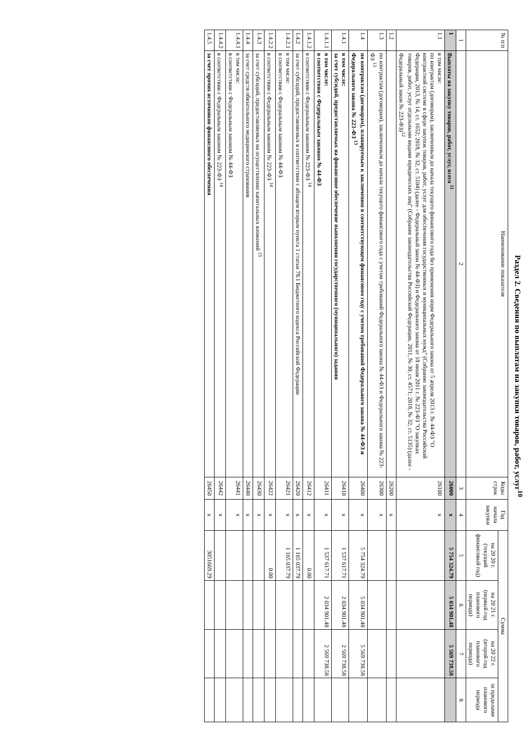Раздел 2. Сведения по выплатам на закупки товаров, работ, услуг<sup>10</sup>
| № п/п | Наименование показателя | Коды строк | Год начала закупки | Сумма | | | |
| --- | --- | --- | --- | --- | --- | --- | --- |
| | | | | на 20 20 г. (текущий финансовый год) | на 20 21 г. (первый год планового периода) | на 20 22 г. (второй год планового периода) | за пределами планового периода |
| 1 | 2 | 3 | 4 | 5 | 6 | 7 | 8 |
| 1 | Выплаты на закупку товаров, работ, услуг, всего <sup>11</sup> | 26000 | x | 5 754 324.79 | 5 034 901.48 | 5 569 738.58 | |
| 1.1 | в том числе: по контрактам (договорам), заключенным до начала текущего финансового года без применения норм Федерального закона от 5 апреля 2013 г. № 44-ФЗ "О контрактной системе в сфере закупок товаров, работ, услуг для обеспечения государственных и муниципальных нужд" (Собрание законодательства Российской Федерации, 2013, № 14, ст. 1652; 2018, № 32, ст. 5104) (далее - Федеральный закон № 44-ФЗ) и Федерального закона от 18 июля 2011 г. № 223-ФЗ "О закупках товаров, работ, услуг отдельными видами юридических лиц" (Собрание законодательства Российской Федерации, 2011, № 30, ст. 4571; 2018, № 32, ст. 5135) (далее - Федеральный закон № 223-ФЗ)<sup>12</sup> | 26100 | x | | | | |
| 1.2 | | 26200 | x | | | | |
| 1.3 | по контрактам (договорам), заключенным до начала текущего финансового года с учетом требований Федерального закона № 44-ФЗ и Федерального закона № 223-ФЗ <sup>13</sup> | 26300 | x | | | | |
| 1.4 | по контрактам (договорам), планируемым к заключению в соответствующем финансовом году с учетом требований Федерального закона № 44-ФЗ и Федерального закона № 223-ФЗ <sup>13</sup> | 26400 | x | 5 754 324.79 | 5 034 901.48 | 5 569 738.58 | |
| 1.4.1 | в том числе: за счет субсидий, предоставляемых на финансовое обеспечение выполнения государственного (муниципального) задания | 26410 | x | 1 537 617.71 | 2 034 901.48 | 2 569 738.58 | |
| 1.4.1.1 | в том числе: в соответствии с Федеральным законом № 44-ФЗ | 26411 | x | 1 537 617.71 | 2 034 901.48 | 2 569 738.58 | |
| 1.4.1.2 | в соответствии с Федеральным законом № 223-ФЗ <sup>14</sup> | 26412 | x | 0.00 | | | |
| 1.4.2 | за счет субсидий, предоставляемых в соответствии с абзацем вторым пункта 1 статьи 78.1 Бюджетного кодекса Российской Федерации | 26420 | x | 1 165 037.79 | | | |
| 1.4.2.1 | в том числе: в соответствии с Федеральным законом № 44-ФЗ | 26421 | x | 1 165 037.79 | | | |
| 1.4.2.2 | в соответствии с Федеральным законом № 223-ФЗ <sup>14</sup> | 26422 | x | 0.00 | | | |
| 1.4.3 | за счет субсидий, предоставляемых на осуществление капитальных вложений <sup>15</sup> | 26430 | x | | | | |
| 1.4.4 | за счет средств обязательного медицинского страхования | 26440 | x | | | | |
| 1.4.4.1 | в том числе: в соответствии с Федеральным законом № 44-ФЗ | 26441 | x | | | | |
| 1.4.4.2 | в соответствии с Федеральным законом № 223-ФЗ <sup>14</sup> | 26442 | x | | | | |
| 1.4.5 | за счет прочих источников финансового обеспечения | 26450 | x | 3051669.29 | | | |